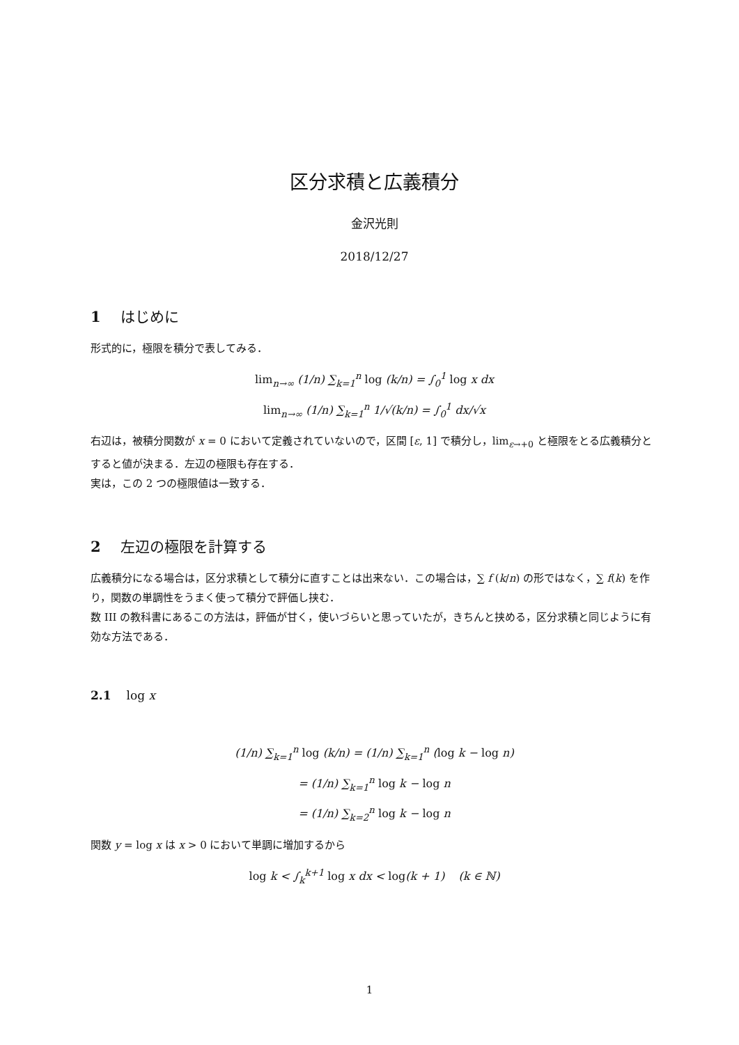区分求積と広義積分
金沢光則
2018/12/27
1 はじめに
形式的に，極限を積分で表してみる．
lim<sub>n→∞</sub> (1/n) ∑<sub>k=1</sub><sup>n</sup> log (k/n) = ∫<sub>0</sub><sup>1</sup> log x dx
lim<sub>n→∞</sub> (1/n) ∑<sub>k=1</sub><sup>n</sup> 1/√(k/n) = ∫<sub>0</sub><sup>1</sup> dx/√x
右辺は，被積分関数が x = 0 において定義されていないので，区間 [ε, 1] で積分し，lim<sub>ε→+0</sub> と極限をとる広義積分とすると値が決まる．左辺の極限も存在する．
実は，この 2 つの極限値は一致する．
2 左辺の極限を計算する
広義積分になる場合は，区分求積として積分に直すことは出来ない．この場合は，∑ f (k/n) の形ではなく，∑ f(k) を作り，関数の単調性をうまく使って積分で評価し挟む．
数 III の教科書にあるこの方法は，評価が甘く，使いづらいと思っていたが，きちんと挟める，区分求積と同じように有効な方法である．
2.1 log x
(1/n) ∑<sub>k=1</sub><sup>n</sup> log (k/n) = (1/n) ∑<sub>k=1</sub><sup>n</sup> (log k − log n)
= (1/n) ∑<sub>k=1</sub><sup>n</sup> log k − log n
= (1/n) ∑<sub>k=2</sub><sup>n</sup> log k − log n
関数 y = log x は x > 0 において単調に増加するから
log k < ∫<sub>k</sub><sup>k+1</sup> log x dx < log(k + 1) (k ∈ ℕ)
1